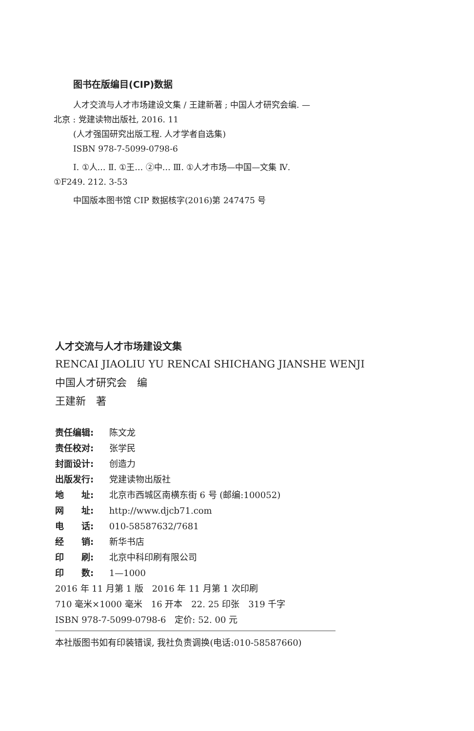图书在版编目(CIP)数据
人才交流与人才市场建设文集 / 王建新著 ; 中国人才研究会编. —北京 : 党建读物出版社, 2016. 11
(人才强国研究出版工程. 人才学者自选集)
ISBN 978-7-5099-0798-6
Ⅰ. ①人… Ⅱ. ①王… ②中… Ⅲ. ①人才市场—中国—文集 Ⅳ. ①F249. 212. 3-53
中国版本图书馆 CIP 数据核字(2016)第 247475 号
人才交流与人才市场建设文集
RENCAI JIAOLIU YU RENCAI SHICHANG JIANSHE WENJI
中国人才研究会　编
王建新　著
责任编辑: 陈文龙
责任校对: 张学民
封面设计: 创造力
出版发行: 党建读物出版社
地　　址: 北京市西城区南横东街 6 号 (邮编:100052)
网　　址: http://www.djcb71.com
电　　话: 010-58587632/7681
经　　销: 新华书店
印　　刷: 北京中科印刷有限公司
印　　数: 1—1000
2016 年 11 月第 1 版　2016 年 11 月第 1 次印刷
710 毫米×1000 毫米　16 开本　22. 25 印张　319 千字
ISBN 978-7-5099-0798-6　定价: 52. 00 元
本社版图书如有印装错误, 我社负责调换(电话:010-58587660)